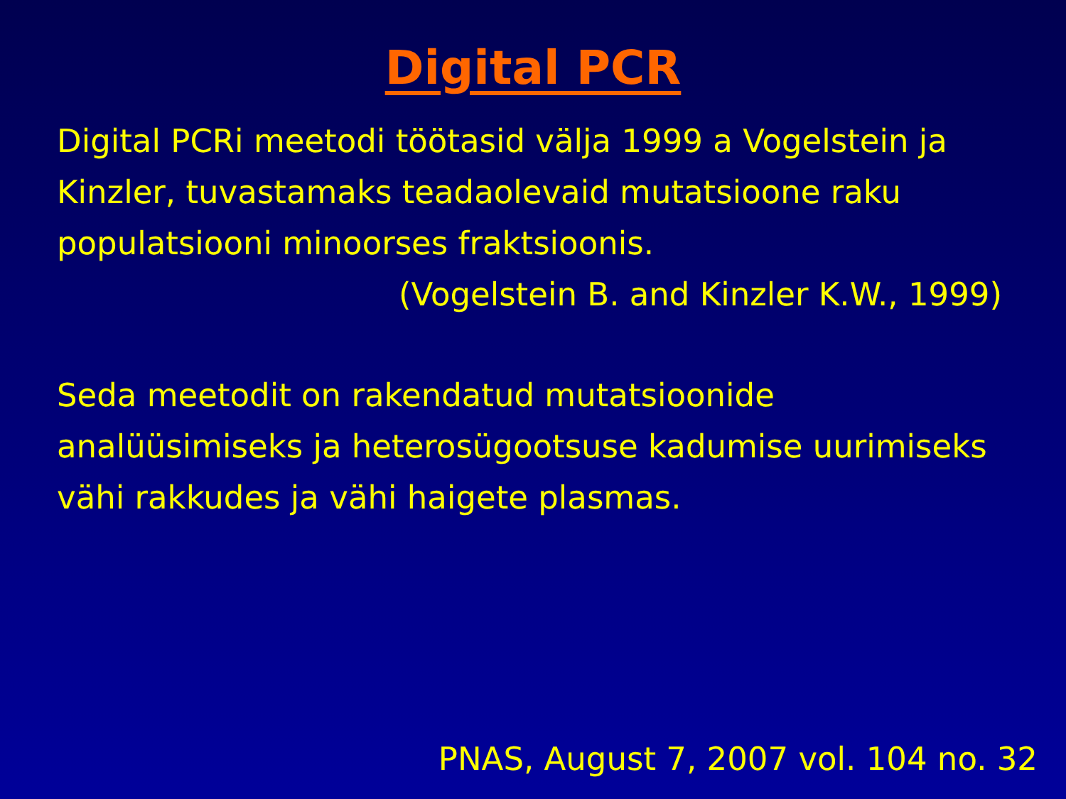Digital PCR
Digital PCRi meetodi töötasid välja 1999 a Vogelstein ja Kinzler, tuvastamaks teadaolevaid mutatsioone raku populatsiooni minoorses fraktsioonis.
(Vogelstein B. and Kinzler K.W., 1999)
Seda meetodit on rakendatud mutatsioonide analüüsimiseks ja heterosügootsuse kadumise uurimiseks vähi rakkudes ja vähi haigete plasmas.
PNAS, August 7, 2007 vol. 104 no. 32